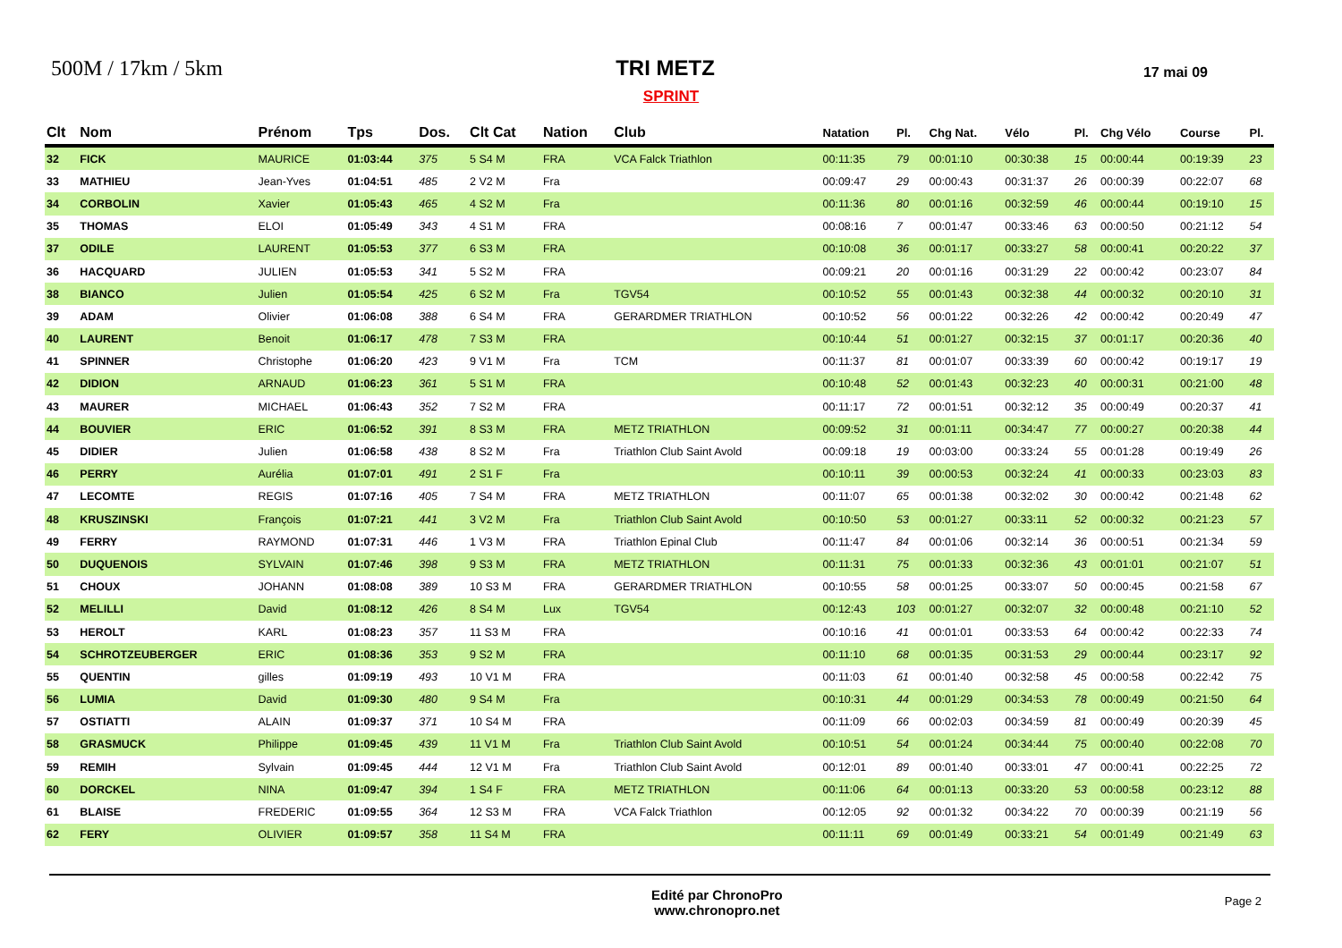500M / 17km / 5km TRI METZ 17 mai 09
SPRINT
| Clt | Nom | Prénom | Tps | Dos. | Clt Cat | Nation | Club | Natation | Pl. | Chg Nat. | Vélo | Pl. | Chg Vélo | Course | Pl. |
| --- | --- | --- | --- | --- | --- | --- | --- | --- | --- | --- | --- | --- | --- | --- | --- |
| 32 | FICK | MAURICE | 01:03:44 | 375 | 5 S4 M | FRA | VCA Falck Triathlon | 00:11:35 | 79 | 00:01:10 | 00:30:38 | 15 | 00:00:44 | 00:19:39 | 23 |
| 33 | MATHIEU | Jean-Yves | 01:04:51 | 485 | 2 V2 M | Fra | | 00:09:47 | 29 | 00:00:43 | 00:31:37 | 26 | 00:00:39 | 00:22:07 | 68 |
| 34 | CORBOLIN | Xavier | 01:05:43 | 465 | 4 S2 M | Fra | | 00:11:36 | 80 | 00:01:16 | 00:32:59 | 46 | 00:00:44 | 00:19:10 | 15 |
| 35 | THOMAS | ELOI | 01:05:49 | 343 | 4 S1 M | FRA | | 00:08:16 | 7 | 00:01:47 | 00:33:46 | 63 | 00:00:50 | 00:21:12 | 54 |
| 37 | ODILE | LAURENT | 01:05:53 | 377 | 6 S3 M | FRA | | 00:10:08 | 36 | 00:01:17 | 00:33:27 | 58 | 00:00:41 | 00:20:22 | 37 |
| 36 | HACQUARD | JULIEN | 01:05:53 | 341 | 5 S2 M | FRA | | 00:09:21 | 20 | 00:01:16 | 00:31:29 | 22 | 00:00:42 | 00:23:07 | 84 |
| 38 | BIANCO | Julien | 01:05:54 | 425 | 6 S2 M | Fra | TGV54 | 00:10:52 | 55 | 00:01:43 | 00:32:38 | 44 | 00:00:32 | 00:20:10 | 31 |
| 39 | ADAM | Olivier | 01:06:08 | 388 | 6 S4 M | FRA | GERARDMER TRIATHLON | 00:10:52 | 56 | 00:01:22 | 00:32:26 | 42 | 00:00:42 | 00:20:49 | 47 |
| 40 | LAURENT | Benoit | 01:06:17 | 478 | 7 S3 M | FRA | | 00:10:44 | 51 | 00:01:27 | 00:32:15 | 37 | 00:01:17 | 00:20:36 | 40 |
| 41 | SPINNER | Christophe | 01:06:20 | 423 | 9 V1 M | Fra | TCM | 00:11:37 | 81 | 00:01:07 | 00:33:39 | 60 | 00:00:42 | 00:19:17 | 19 |
| 42 | DIDION | ARNAUD | 01:06:23 | 361 | 5 S1 M | FRA | | 00:10:48 | 52 | 00:01:43 | 00:32:23 | 40 | 00:00:31 | 00:21:00 | 48 |
| 43 | MAURER | MICHAEL | 01:06:43 | 352 | 7 S2 M | FRA | | 00:11:17 | 72 | 00:01:51 | 00:32:12 | 35 | 00:00:49 | 00:20:37 | 41 |
| 44 | BOUVIER | ERIC | 01:06:52 | 391 | 8 S3 M | FRA | METZ TRIATHLON | 00:09:52 | 31 | 00:01:11 | 00:34:47 | 77 | 00:00:27 | 00:20:38 | 44 |
| 45 | DIDIER | Julien | 01:06:58 | 438 | 8 S2 M | Fra | Triathlon Club Saint Avold | 00:09:18 | 19 | 00:03:00 | 00:33:24 | 55 | 00:01:28 | 00:19:49 | 26 |
| 46 | PERRY | Aurélia | 01:07:01 | 491 | 2 S1 F | Fra | | 00:10:11 | 39 | 00:00:53 | 00:32:24 | 41 | 00:00:33 | 00:23:03 | 83 |
| 47 | LECOMTE | REGIS | 01:07:16 | 405 | 7 S4 M | FRA | METZ TRIATHLON | 00:11:07 | 65 | 00:01:38 | 00:32:02 | 30 | 00:00:42 | 00:21:48 | 62 |
| 48 | KRUSZINSKI | François | 01:07:21 | 441 | 3 V2 M | Fra | Triathlon Club Saint Avold | 00:10:50 | 53 | 00:01:27 | 00:33:11 | 52 | 00:00:32 | 00:21:23 | 57 |
| 49 | FERRY | RAYMOND | 01:07:31 | 446 | 1 V3 M | FRA | Triathlon Epinal Club | 00:11:47 | 84 | 00:01:06 | 00:32:14 | 36 | 00:00:51 | 00:21:34 | 59 |
| 50 | DUQUENOIS | SYLVAIN | 01:07:46 | 398 | 9 S3 M | FRA | METZ TRIATHLON | 00:11:31 | 75 | 00:01:33 | 00:32:36 | 43 | 00:01:01 | 00:21:07 | 51 |
| 51 | CHOUX | JOHANN | 01:08:08 | 389 | 10 S3 M | FRA | GERARDMER TRIATHLON | 00:10:55 | 58 | 00:01:25 | 00:33:07 | 50 | 00:00:45 | 00:21:58 | 67 |
| 52 | MELILLI | David | 01:08:12 | 426 | 8 S4 M | Lux | TGV54 | 00:12:43 | 103 | 00:01:27 | 00:32:07 | 32 | 00:00:48 | 00:21:10 | 52 |
| 53 | HEROLT | KARL | 01:08:23 | 357 | 11 S3 M | FRA | | 00:10:16 | 41 | 00:01:01 | 00:33:53 | 64 | 00:00:42 | 00:22:33 | 74 |
| 54 | SCHROTZEUBERGER | ERIC | 01:08:36 | 353 | 9 S2 M | FRA | | 00:11:10 | 68 | 00:01:35 | 00:31:53 | 29 | 00:00:44 | 00:23:17 | 92 |
| 55 | QUENTIN | gilles | 01:09:19 | 493 | 10 V1 M | FRA | | 00:11:03 | 61 | 00:01:40 | 00:32:58 | 45 | 00:00:58 | 00:22:42 | 75 |
| 56 | LUMIA | David | 01:09:30 | 480 | 9 S4 M | Fra | | 00:10:31 | 44 | 00:01:29 | 00:34:53 | 78 | 00:00:49 | 00:21:50 | 64 |
| 57 | OSTIATTI | ALAIN | 01:09:37 | 371 | 10 S4 M | FRA | | 00:11:09 | 66 | 00:02:03 | 00:34:59 | 81 | 00:00:49 | 00:20:39 | 45 |
| 58 | GRASMUCK | Philippe | 01:09:45 | 439 | 11 V1 M | Fra | Triathlon Club Saint Avold | 00:10:51 | 54 | 00:01:24 | 00:34:44 | 75 | 00:00:40 | 00:22:08 | 70 |
| 59 | REMIH | Sylvain | 01:09:45 | 444 | 12 V1 M | Fra | Triathlon Club Saint Avold | 00:12:01 | 89 | 00:01:40 | 00:33:01 | 47 | 00:00:41 | 00:22:25 | 72 |
| 60 | DORCKEL | NINA | 01:09:47 | 394 | 1 S4 F | FRA | METZ TRIATHLON | 00:11:06 | 64 | 00:01:13 | 00:33:20 | 53 | 00:00:58 | 00:23:12 | 88 |
| 61 | BLAISE | FREDERIC | 01:09:55 | 364 | 12 S3 M | FRA | VCA Falck Triathlon | 00:12:05 | 92 | 00:01:32 | 00:34:22 | 70 | 00:00:39 | 00:21:19 | 56 |
| 62 | FERY | OLIVIER | 01:09:57 | 358 | 11 S4 M | FRA | | 00:11:11 | 69 | 00:01:49 | 00:33:21 | 54 | 00:01:49 | 00:21:49 | 63 |
Edité par ChronoPro
www.chronopro.net
Page 2